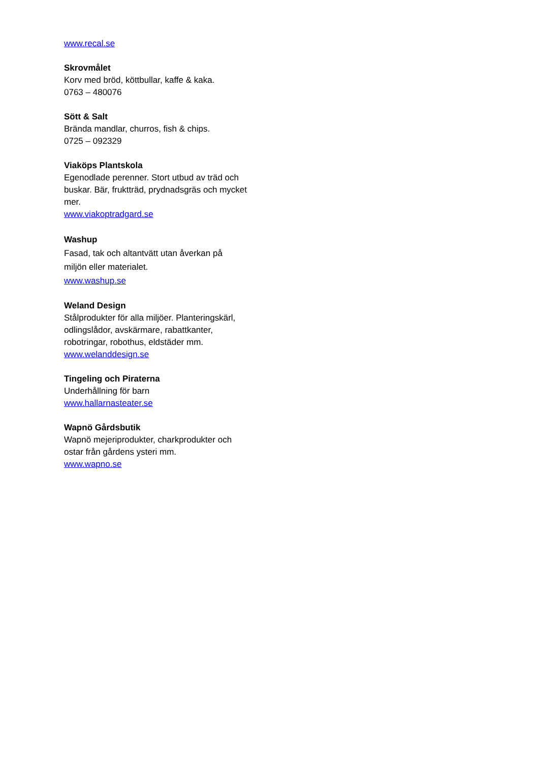www.recal.se
Skrovmålet
Korv med bröd, köttbullar, kaffe & kaka.
0763 – 480076
Sött & Salt
Brända mandlar, churros, fish & chips.
0725 – 092329
Viaköps Plantskola
Egenodlade perenner. Stort utbud av träd och buskar. Bär, fruktträd, prydnadsgräs och mycket mer.
www.viakoptradgard.se
Washup
Fasad, tak och altantvätt utan åverkan på miljön eller materialet.
www.washup.se
Weland Design
Stålprodukter för alla miljöer. Planteringskärl, odlingslådor, avskärmare, rabattkanter, robotringar, robothus, eldstäder mm.
www.welanddesign.se
Tingeling och Piraterna
Underhållning för barn
www.hallarnasteater.se
Wapnö Gårdsbutik
Wapnö mejeriprodukter, charkprodukter och ostar från gårdens ysteri mm.
www.wapno.se